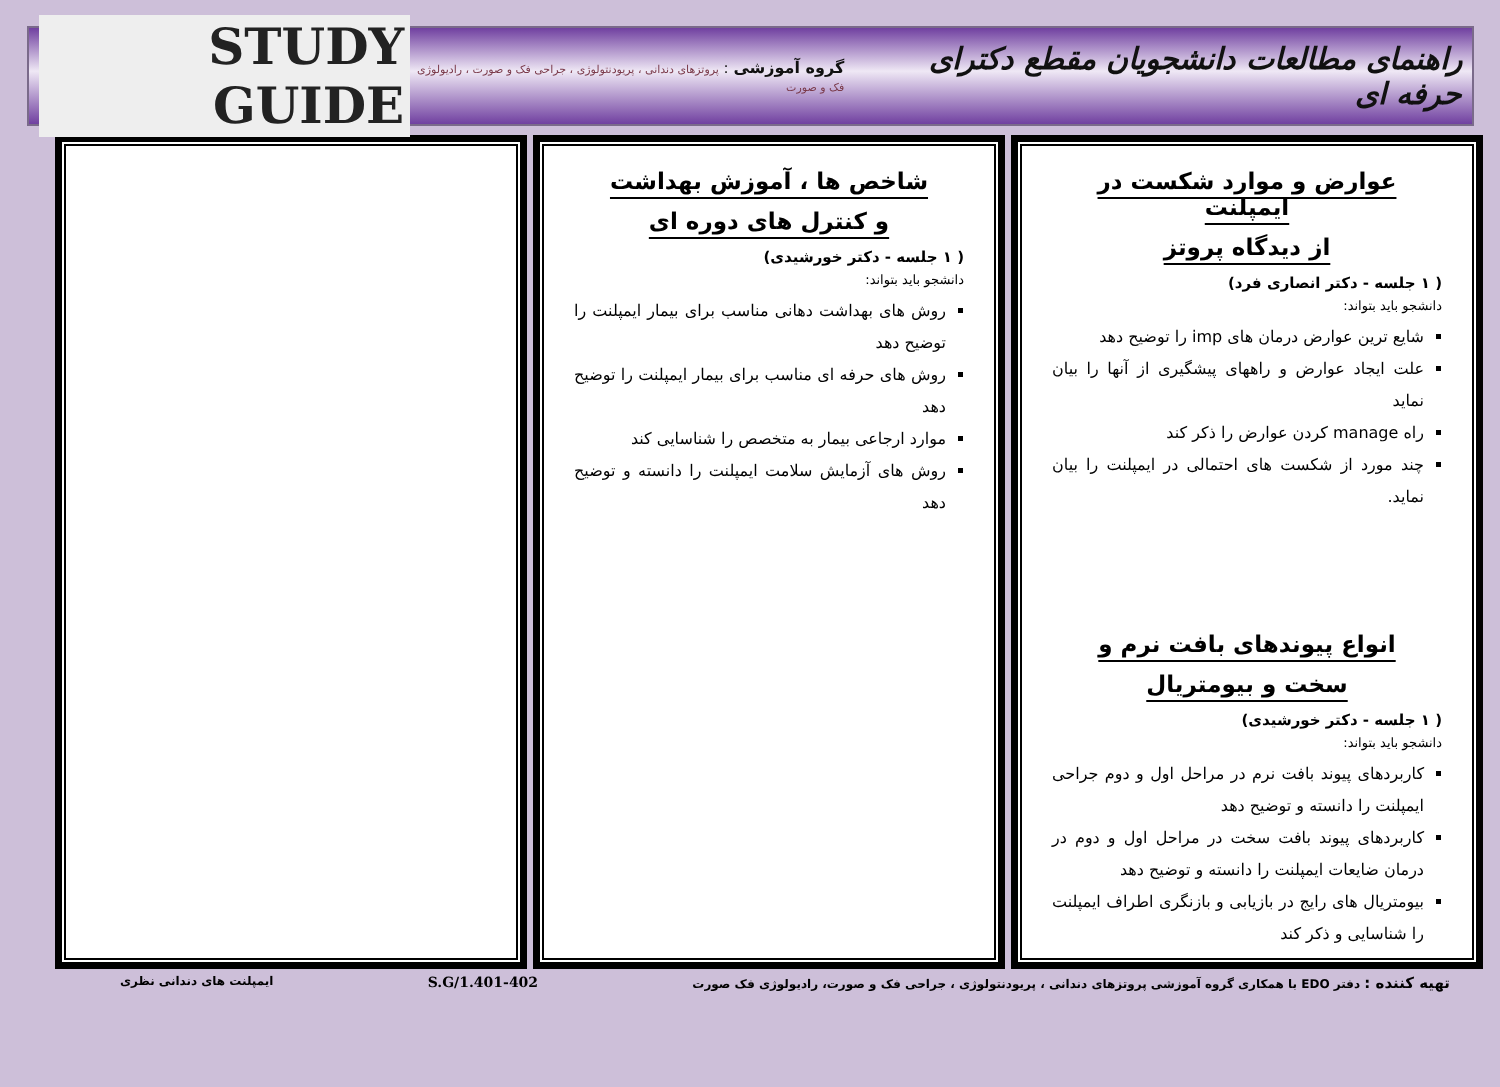راهنمای مطالعات دانشجویان مقطع دکترای حرفه ای
گروه آموزشی : پروتزهای دندانی ، پریودنتولوژی ، جراحی فک و صورت ، رادیولوژی فک و صورت
STUDY GUIDE
عوارض و موارد شکست در ایمپلنت
از دیدگاه پروتز
( ۱ جلسه - دکتر انصاری فرد)
دانشجو باید بتواند:
شایع ترین عوارض درمان های imp را توضیح دهد
علت ایجاد عوارض و راههای پیشگیری از آنها را بیان نماید
راه manage کردن عوارض را ذکر کند
چند مورد از شکست های احتمالی در ایمپلنت را بیان نماید.
انواع پیوندهای بافت نرم و
سخت و بیومتریال
( ۱ جلسه - دکتر خورشیدی)
دانشجو باید بتواند:
کاربردهای پیوند بافت نرم در مراحل اول و دوم جراحی ایمپلنت را دانسته و توضیح دهد
کاربردهای پیوند بافت سخت در مراحل اول و دوم در درمان ضایعات ایمپلنت را دانسته و توضیح دهد
بیومتریال های رایج در بازیابی و بازنگری اطراف ایمپلنت را شناسایی و ذکر کند
شاخص ها ، آموزش بهداشت
و کنترل های دوره ای
( ۱ جلسه - دکتر خورشیدی)
دانشجو باید بتواند:
روش های بهداشت دهانی مناسب برای بیمار ایمپلنت را توضیح دهد
روش های حرفه ای مناسب برای بیمار ایمپلنت را توضیح دهد
موارد ارجاعی بیمار به متخصص را شناسایی کند
روش های آزمایش سلامت ایمپلنت را دانسته و توضیح دهد
تهیه کننده : دفتر EDO با همکاری گروه آموزشی پروتزهای دندانی ، پریودنتولوژی ، جراحی فک و صورت، رادیولوژی فک صورت
S.G/1.401-402
ایمپلنت های دندانی نظری